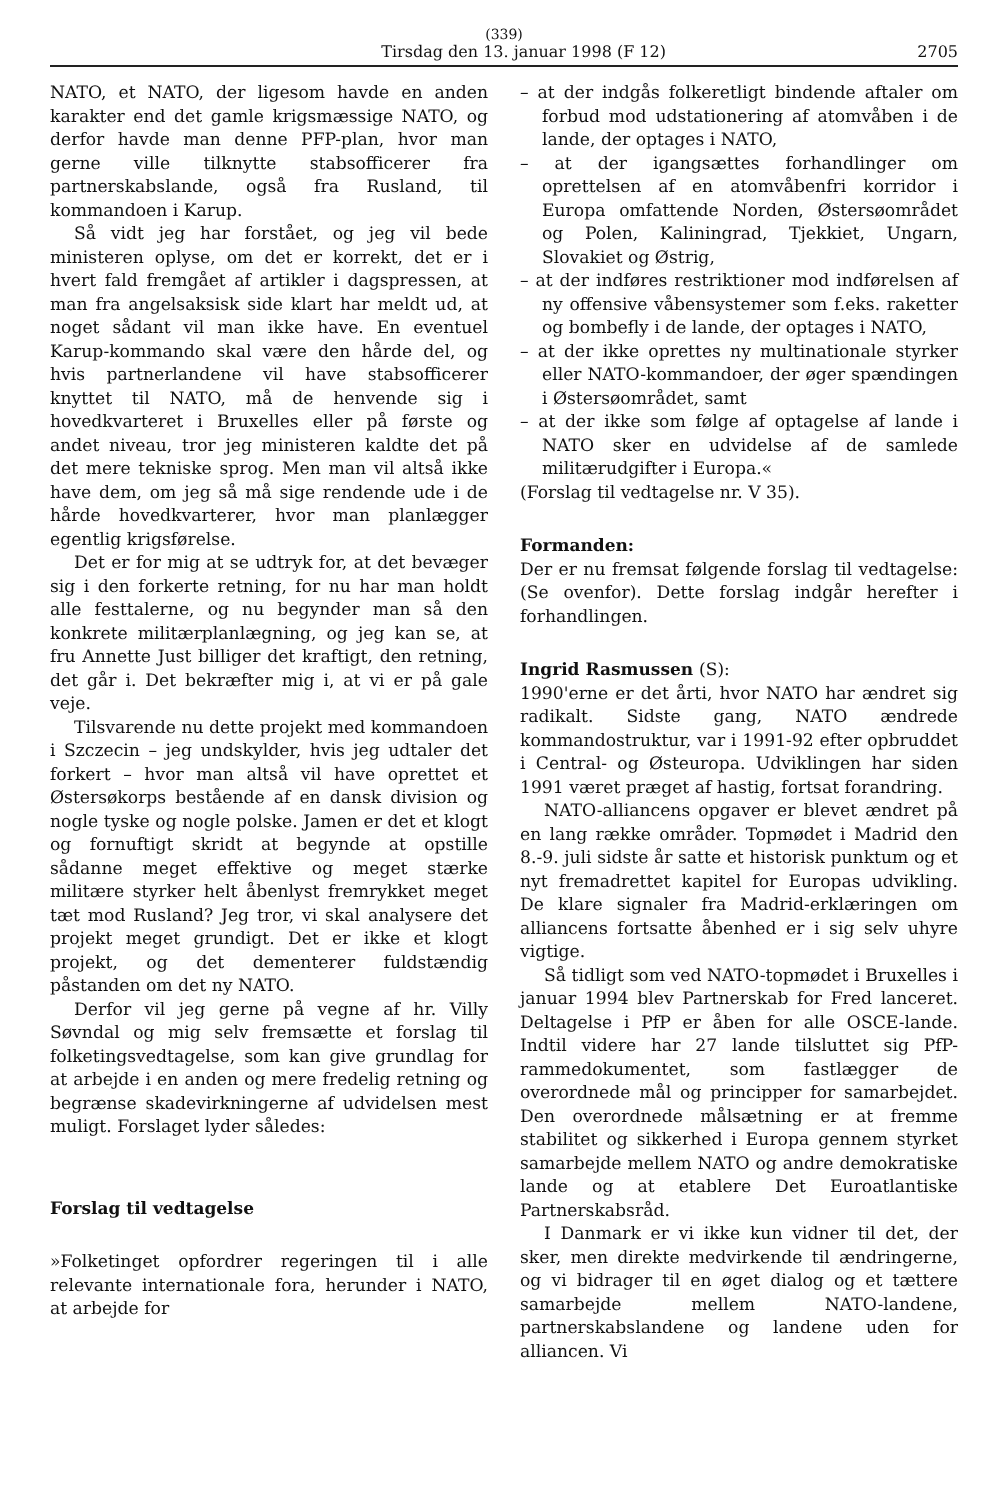(339)
Tirsdag den 13. januar 1998 (F 12) 2705
NATO, et NATO, der ligesom havde en anden karakter end det gamle krigsmæssige NATO, og derfor havde man denne PFP-plan, hvor man gerne ville tilknytte stabsofficerer fra partnerskabslande, også fra Rusland, til kommandoen i Karup.
Så vidt jeg har forstået, og jeg vil bede ministeren oplyse, om det er korrekt, det er i hvert fald fremgået af artikler i dagspressen, at man fra angelsaksisk side klart har meldt ud, at noget sådant vil man ikke have. En eventuel Karup-kommando skal være den hårde del, og hvis partnerlandene vil have stabsofficerer knyttet til NATO, må de henvende sig i hovedkvarteret i Bruxelles eller på første og andet niveau, tror jeg ministeren kaldte det på det mere tekniske sprog. Men man vil altså ikke have dem, om jeg så må sige rendende ude i de hårde hovedkvarterer, hvor man planlægger egentlig krigsførelse.
Det er for mig at se udtryk for, at det bevæger sig i den forkerte retning, for nu har man holdt alle festtalerne, og nu begynder man så den konkrete militærplanlægning, og jeg kan se, at fru Annette Just billiger det kraftigt, den retning, det går i. Det bekræfter mig i, at vi er på gale veje.
Tilsvarende nu dette projekt med kommandoen i Szczecin – jeg undskylder, hvis jeg udtaler det forkert – hvor man altså vil have oprettet et Østersøkorps bestående af en dansk division og nogle tyske og nogle polske. Jamen er det et klogt og fornuftigt skridt at begynde at opstille sådanne meget effektive og meget stærke militære styrker helt åbenlyst fremrykket meget tæt mod Rusland? Jeg tror, vi skal analysere det projekt meget grundigt. Det er ikke et klogt projekt, og det dementerer fuldstændig påstanden om det ny NATO.
Derfor vil jeg gerne på vegne af hr. Villy Søvndal og mig selv fremsætte et forslag til folketingsvedtagelse, som kan give grundlag for at arbejde i en anden og mere fredelig retning og begrænse skadevirkningerne af udvidelsen mest muligt. Forslaget lyder således:
Forslag til vedtagelse
»Folketinget opfordrer regeringen til i alle relevante internationale fora, herunder i NATO, at arbejde for
– at der indgås folkeretligt bindende aftaler om forbud mod udstationering af atomvåben i de lande, der optages i NATO,
– at der igangsættes forhandlinger om oprettelsen af en atomvåbenfri korridor i Europa omfattende Norden, Østersøområdet og Polen, Kaliningrad, Tjekkiet, Ungarn, Slovakiet og Østrig,
– at der indføres restriktioner mod indførelsen af ny offensive våbensystemer som f.eks. raketter og bombefly i de lande, der optages i NATO,
– at der ikke oprettes ny multinationale styrker eller NATO-kommandoer, der øger spændingen i Østersøområdet, samt
– at der ikke som følge af optagelse af lande i NATO sker en udvidelse af de samlede militærudgifter i Europa.«
(Forslag til vedtagelse nr. V 35).
Formanden:
Der er nu fremsat følgende forslag til vedtagelse: (Se ovenfor). Dette forslag indgår herefter i forhandlingen.
Ingrid Rasmussen (S):
1990'erne er det årti, hvor NATO har ændret sig radikalt. Sidste gang, NATO ændrede kommandostruktur, var i 1991-92 efter opbruddet i Central- og Østeuropa. Udviklingen har siden 1991 været præget af hastig, fortsat forandring.
NATO-alliancens opgaver er blevet ændret på en lang række områder. Topmødet i Madrid den 8.-9. juli sidste år satte et historisk punktum og et nyt fremadrettet kapitel for Europas udvikling. De klare signaler fra Madrid-erklæringen om alliancens fortsatte åbenhed er i sig selv uhyre vigtige.
Så tidligt som ved NATO-topmødet i Bruxelles i januar 1994 blev Partnerskab for Fred lanceret. Deltagelse i PfP er åben for alle OSCE-lande. Indtil videre har 27 lande tilsluttet sig PfP-rammedokumentet, som fastlægger de overordnede mål og principper for samarbejdet. Den overordnede målsætning er at fremme stabilitet og sikkerhed i Europa gennem styrket samarbejde mellem NATO og andre demokratiske lande og at etablere Det Euroatlantiske Partnerskabsråd.
I Danmark er vi ikke kun vidner til det, der sker, men direkte medvirkende til ændringerne, og vi bidrager til en øget dialog og et tættere samarbejde mellem NATO-landene, partnerskabslandene og landene uden for alliancen. Vi